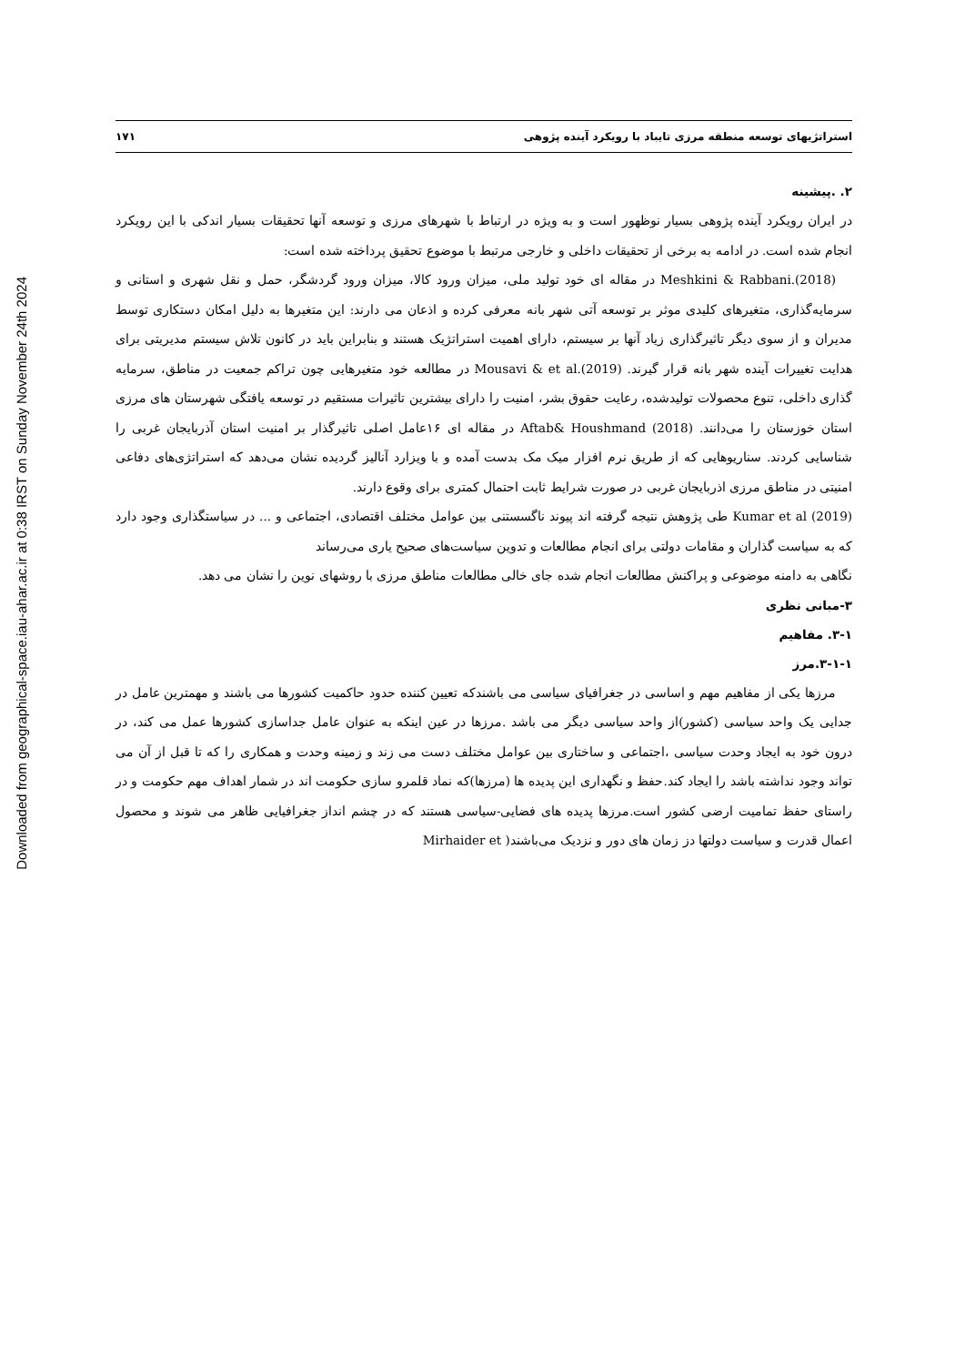Downloaded from geographical-space.iau-ahar.ac.ir at 0:38 IRST on Sunday November 24th 2024
استراتژیهای توسعه منطقه مرزی تایباد با رویکرد آینده پژوهی ۱۷۱
۲. .پیشینه
در ایران رویکرد آینده پژوهی بسیار نوظهور است و به ویژه در ارتباط با شهرهای مرزی و توسعه آنها تحقیقات بسیار اندکی با این رویکرد انجام شده است. در ادامه به برخی از تحقیقات داخلی و خارجی مرتبط با موضوع تحقیق پرداخته شده است:
Meshkini & Rabbani.(2018) در مقاله ای خود تولید ملی، میزان ورود کالا، میزان ورود گردشگر، حمل و نقل شهری و استانی و سرمایه‌گذاری، متغیرهای کلیدی موثر بر توسعه آتی شهر بانه معرفی کرده و اذعان می دارند: این متغیرها به دلیل امکان دستکاری توسط مدیران و از سوی دیگر تاثیرگذاری زیاد آنها بر سیستم، دارای اهمیت استراتژیک هستند و بنابراین باید در کانون تلاش سیستم مدیریتی برای هدایت تغییرات آینده شهر بانه قرار گیرند. Mousavi & et al.(2019) در مطالعه خود متغیرهایی چون تراکم جمعیت در مناطق، سرمایه گذاری داخلی، تنوع محصولات تولیدشده، رعایت حقوق بشر، امنیت را دارای بیشترین تاثیرات مستقیم در توسعه یافتگی شهرستان های مرزی استان خوزستان را می‌دانند. Aftab& Houshmand (2018) در مقاله ای ۱۶عامل اصلی تاثیرگذار بر امنیت استان آذربایجان غربی را شناسایی کردند. سناریوهایی که از طریق نرم افزار میک مک بدست آمده و با ویزارد آنالیز گردیده نشان می‌دهد که استراتژی‌های دفاعی امنیتی در مناطق مرزی اذربایجان غربی در صورت شرایط ثابت احتمال کمتری برای وقوع دارند.
Kumar et al (2019) طی پژوهش نتیجه گرفته اند پیوند ناگسستنی بین عوامل مختلف اقتصادی، اجتماعی و ... در سیاستگذاری وجود دارد که به سیاست گذاران و مقامات دولتی برای انجام مطالعات و تدوین سیاست‌های صحیح یاری می‌رساند
نگاهی به دامنه موضوعی و پراکنش مطالعات انجام شده جای خالی مطالعات مناطق مرزی با روشهای نوین را نشان می دهد.
۳-مبانی نظری
۳-۱. مفاهیم
۳-۱-۱.مرز
مرزها یکی از مفاهیم مهم و اساسی در جغرافیای سیاسی می باشندکه تعیین کننده حدود حاکمیت کشورها می باشند و مهمترین عامل در جدایی یک واحد سیاسی (کشور)از واحد سیاسی دیگر می باشد .مرزها در عین اینکه به عنوان عامل جداسازی کشورها عمل می کند، در درون خود به ایجاد وحدت سیاسی ،اجتماعی و ساختاری بین عوامل مختلف دست می زند و زمینه وحدت و همکاری را که تا قبل از آن می تواند وجود نداشته باشد را ایجاد کند.حفظ و نگهداری این پدیده ها (مرزها)که نماد قلمرو سازی حکومت اند در شمار اهداف مهم حکومت و در راستای حفظ تمامیت ارضی کشور است.مرزها پدیده های فضایی-سیاسی هستند که در چشم انداز جغرافیایی ظاهر می شوند و محصول اعمال قدرت و سیاست دولتها دز زمان های دور و نزدیک می‌باشند( Mirhaider et